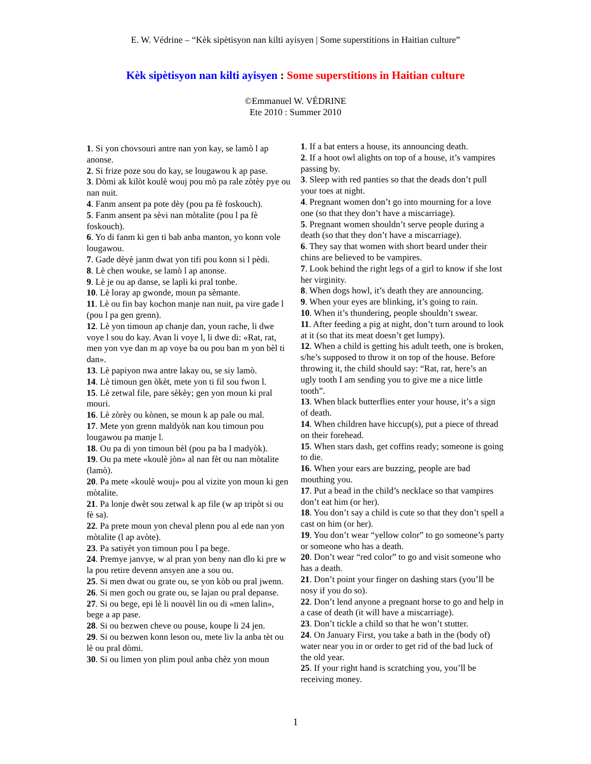E. W. Védrine – “Kèk sipètisyon nan kilti ayisyen | Some superstitions in Haitian culture”
Kèk sipètisyon nan kilti ayisyen : Some superstitions in Haitian culture
©Emmanuel W. VÉDRINE
Ete 2010 : Summer 2010
1. Si yon chovsouri antre nan yon kay, se lamò l ap anonse.
2. Si frize poze sou do kay, se lougawou k ap pase.
3. Dòmi ak kilòt koulè wouj pou mò pa rale zòtèy pye ou nan nuit.
4. Fanm ansent pa pote dèy (pou pa fè foskouch).
5. Fanm ansent pa sèvi nan mòtalite (pou l pa fè foskouch).
6. Yo di fanm ki gen ti bab anba manton, yo konn vole lougawou.
7. Gade dèyè janm dwat yon tifi pou konn si l pèdi.
8. Lè chen wouke, se lamò l ap anonse.
9. Lè je ou ap danse, se lapli ki pral tonbe.
10. Lè loray ap gwonde, moun pa sèmante.
11. Lè ou fin bay kochon manje nan nuit, pa vire gade l (pou l pa gen grenn).
12. Lè yon timoun ap chanje dan, youn rache, li dwe voye l sou do kay. Avan li voye l, li dwe di: «Rat, rat, men yon vye dan m ap voye ba ou pou ban m yon bèl ti dan».
13. Lè papiyon nwa antre lakay ou, se siy lamò.
14. Lè timoun gen òkèt, mete yon ti fil sou fwon l.
15. Lè zetwal file, pare sèkèy; gen yon moun ki pral mouri.
16. Lè zòrèy ou kònen, se moun k ap pale ou mal.
17. Mete yon grenn maldyòk nan kou timoun pou lougawou pa manje l.
18. Ou pa di yon timoun bèl (pou pa ba l madyòk).
19. Ou pa mete «koulè jòn» al nan fèt ou nan mòtalite (lamò).
20. Pa mete «koulè wouj» pou al vizite yon moun ki gen mòtalite.
21. Pa lonje dwèt sou zetwal k ap file (w ap tripòt si ou fè sa).
22. Pa prete moun yon cheval plenn pou al ede nan yon mòtalite (l ap avòte).
23. Pa satiyèt yon timoun pou l pa bege.
24. Premye janvye, w al pran yon beny nan dlo ki pre w la pou retire devenn ansyen ane a sou ou.
25. Si men dwat ou grate ou, se yon kòb ou pral jwenn.
26. Si men goch ou grate ou, se lajan ou pral depanse.
27. Si ou bege, epi lè li nouvèl lin ou di «men lalin», bege a ap pase.
28. Si ou bezwen cheve ou pouse, koupe li 24 jen.
29. Si ou bezwen konn leson ou, mete liv la anba tèt ou lè ou pral dòmi.
30. Si ou limen yon plim poul anba chèz yon moun
1. If a bat enters a house, its announcing death.
2. If a hoot owl alights on top of a house, it’s vampires passing by.
3. Sleep with red panties so that the deads don’t pull your toes at night.
4. Pregnant women don’t go into mourning for a love one (so that they don’t have a miscarriage).
5. Pregnant women shouldn’t serve people during a death (so that they don’t have a miscarriage).
6. They say that women with short beard under their chins are believed to be vampires.
7. Look behind the right legs of a girl to know if she lost her virginity.
8. When dogs howl, it’s death they are announcing.
9. When your eyes are blinking, it’s going to rain.
10. When it’s thundering, people shouldn’t swear.
11. After feeding a pig at night, don’t turn around to look at it (so that its meat doesn’t get lumpy).
12. When a child is getting his adult teeth, one is broken, s/he’s supposed to throw it on top of the house. Before throwing it, the child should say: “Rat, rat, here’s an ugly tooth I am sending you to give me a nice little tooth”.
13. When black butterflies enter your house, it’s a sign of death.
14. When children have hiccup(s), put a piece of thread on their forehead.
15. When stars dash, get coffins ready; someone is going to die.
16. When your ears are buzzing, people are bad mouthing you.
17. Put a bead in the child’s necklace so that vampires don’t eat him (or her).
18. You don’t say a child is cute so that they don’t spell a cast on him (or her).
19. You don’t wear “yellow color” to go someone’s party or someone who has a death.
20. Don’t wear “red color” to go and visit someone who has a death.
21. Don’t point your finger on dashing stars (you’ll be nosy if you do so).
22. Don’t lend anyone a pregnant horse to go and help in a case of death (it will have a miscarriage).
23. Don’t tickle a child so that he won’t stutter.
24. On January First, you take a bath in the (body of) water near you in or order to get rid of the bad luck of the old year.
25. If your right hand is scratching you, you’ll be receiving money.
1